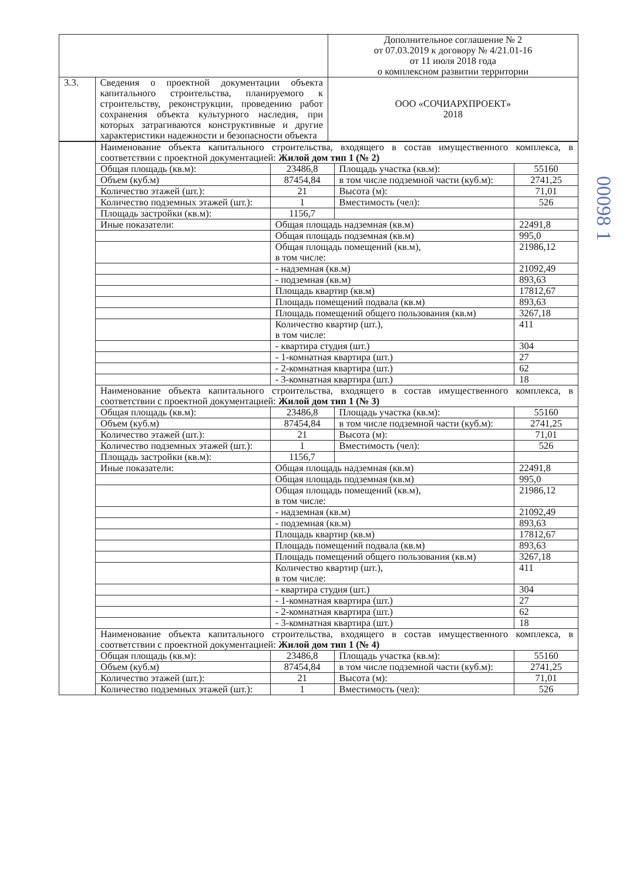| | | Дополнительное соглашение № 2 от 07.03.2019 к договору № 4/21.01-16 от 11 июля 2018 года о комплексном развитии территории |
| 3.3. | Сведения о проектной документации объекта капитального строительства, планируемого к строительству, реконструкции, проведению работ сохранения объекта культурного наследия, при которых затрагиваются конструктивные и другие характеристики надежности и безопасности объекта | ООО «СОЧИАРХПРОЕКТ» 2018 |
| | Наименование объекта капитального строительства, входящего в состав имущественного комплекса, в соответствии с проектной документацией: Жилой дом тип 1 (№ 2) | | | |
| | Общая площадь (кв.м): | 23486,8 | Площадь участка (кв.м): | 55160 |
| | Объем (куб.м) | 87454,84 | в том числе подземной части (куб.м): | 2741,25 |
| | Количество этажей (шт.): | 21 | Высота (м): | 71,01 |
| | Количество подземных этажей (шт.): | 1 | Вместимость (чел): | 526 |
| | Площадь застройки (кв.м): | 1156,7 | | |
| | Иные показатели: | Общая площадь надземная (кв.м) | | 22491,8 |
| | | Общая площадь подземная (кв.м) | | 995,0 |
| | | Общая площадь помещений (кв.м), в том числе: | | 21986,12 |
| | | - надземная (кв.м) | | 21092,49 |
| | | - подземная (кв.м) | | 893,63 |
| | | Площадь квартир (кв.м) | | 17812,67 |
| | | Площадь помещений подвала (кв.м) | | 893,63 |
| | | Площадь помещений общего пользования (кв.м) | | 3267,18 |
| | | Количество квартир (шт.), в том числе: | | 411 |
| | | - квартира студия (шт.) | | 304 |
| | | - 1-комнатная квартира (шт.) | | 27 |
| | | - 2-комнатная квартира (шт.) | | 62 |
| | | - 3-комнатная квартира (шт.) | | 18 |
| | Наименование объекта капитального строительства, входящего в состав имущественного комплекса, в соответствии с проектной документацией: Жилой дом тип 1 (№ 3) | | | |
| | Общая площадь (кв.м): | 23486,8 | Площадь участка (кв.м): | 55160 |
| | Объем (куб.м) | 87454,84 | в том числе подземной части (куб.м): | 2741,25 |
| | Количество этажей (шт.): | 21 | Высота (м): | 71,01 |
| | Количество подземных этажей (шт.): | 1 | Вместимость (чел): | 526 |
| | Площадь застройки (кв.м): | 1156,7 | | |
| | Иные показатели: | Общая площадь надземная (кв.м) | | 22491,8 |
| | | Общая площадь подземная (кв.м) | | 995,0 |
| | | Общая площадь помещений (кв.м), в том числе: | | 21986,12 |
| | | - надземная (кв.м) | | 21092,49 |
| | | - подземная (кв.м) | | 893,63 |
| | | Площадь квартир (кв.м) | | 17812,67 |
| | | Площадь помещений подвала (кв.м) | | 893,63 |
| | | Площадь помещений общего пользования (кв.м) | | 3267,18 |
| | | Количество квартир (шт.), в том числе: | | 411 |
| | | - квартира студия (шт.) | | 304 |
| | | - 1-комнатная квартира (шт.) | | 27 |
| | | - 2-комнатная квартира (шт.) | | 62 |
| | | - 3-комнатная квартира (шт.) | | 18 |
| | Наименование объекта капитального строительства, входящего в состав имущественного комплекса, в соответствии с проектной документацией: Жилой дом тип 1 (№ 4) | | | |
| | Общая площадь (кв.м): | 23486,8 | Площадь участка (кв.м): | 55160 |
| | Объем (куб.м) | 87454,84 | в том числе подземной части (куб.м): | 2741,25 |
| | Количество этажей (шт.): | 21 | Высота (м): | 71,01 |
| | Количество подземных этажей (шт.): | 1 | Вместимость (чел): | 526 |
00098 1